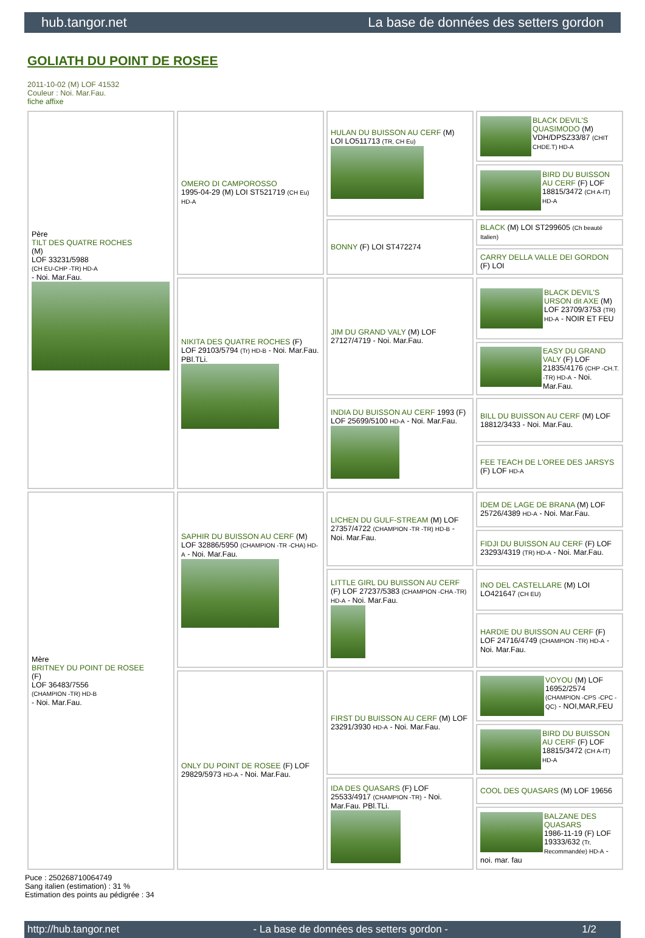hub.tangor.net La base de données des setters gordon
GOLIATH DU POINT DE ROSEE
2011-10-02 (M) LOF 41532
Couleur : Noi. Mar.Fau.
fiche affixe
| Père TILT DES QUATRE ROCHES (M) LOF 33231/5988 (CH EU-CHP -TR) HD-A - Noi. Mar.Fau. | OMERO DI CAMPOROSSO 1995-04-29 (M) LOI ST521719 (CH Eu) HD-A | HULAN DU BUISSON AU CERF (M) LOI LO511713 (TR, CH Eu) | BLACK DEVIL'S QUASIMODO (M) VDH/DPSZ33/87 (CHIT CHDE.T) HD-A |
| | | | BIRD DU BUISSON AU CERF (F) LOF 18815/3472 (CH A-IT) HD-A |
| | | BONNY (F) LOI ST472274 | BLACK (M) LOI ST299605 (Ch beauté Italien) |
| | | | CARRY DELLA VALLE DEI GORDON (F) LOI |
| | NIKITA DES QUATRE ROCHES (F) LOF 29103/5794 (Tr) HD-B - Noi. Mar.Fau. PBl.TLi. | JIM DU GRAND VALY (M) LOF 27127/4719 - Noi. Mar.Fau. | BLACK DEVIL'S URSON dit AXE (M) LOF 23709/3753 (TR) HD-A - NOIR ET FEU |
| | | | EASY DU GRAND VALY (F) LOF 21835/4176 (CHP -CH.T. -TR) HD-A - Noi. Mar.Fau. |
| | | INDIA DU BUISSON AU CERF 1993 (F) LOF 25699/5100 HD-A - Noi. Mar.Fau. | BILL DU BUISSON AU CERF (M) LOF 18812/3433 - Noi. Mar.Fau. |
| | | | FEE TEACH DE L'OREE DES JARSYS (F) LOF HD-A |
| Mère BRITNEY DU POINT DE ROSEE (F) LOF 36483/7556 (CHAMPION -TR) HD-B - Noi. Mar.Fau. | SAPHIR DU BUISSON AU CERF (M) LOF 32886/5950 (CHAMPION -TR -CHA) HD-A - Noi. Mar.Fau. | LICHEN DU GULF-STREAM (M) LOF 27357/4722 (CHAMPION -TR -TR) HD-B - Noi. Mar.Fau. | IDEM DE LAGE DE BRANA (M) LOF 25726/4389 HD-A - Noi. Mar.Fau. |
| | | | FIDJI DU BUISSON AU CERF (F) LOF 23293/4319 (TR) HD-A - Noi. Mar.Fau. |
| | | LITTLE GIRL DU BUISSON AU CERF (F) LOF 27237/5383 (CHAMPION -CHA -TR) HD-A - Noi. Mar.Fau. | INO DEL CASTELLARE (M) LOI LO421647 (CH EU) |
| | | | HARDIE DU BUISSON AU CERF (F) LOF 24716/4749 (CHAMPION -TR) HD-A - Noi. Mar.Fau. |
| | ONLY DU POINT DE ROSEE (F) LOF 29829/5973 HD-A - Noi. Mar.Fau. | FIRST DU BUISSON AU CERF (M) LOF 23291/3930 HD-A - Noi. Mar.Fau. | VOYOU (M) LOF 16952/2574 (CHAMPION -CPS -CPC -QC) - NOI,MAR,FEU |
| | | | BIRD DU BUISSON AU CERF (F) LOF 18815/3472 (CH A-IT) HD-A |
| | | IDA DES QUASARS (F) LOF 25533/4917 (CHAMPION -TR) - Noi. Mar.Fau. PBl.TLi. | COOL DES QUASARS (M) LOF 19656 |
| | | | BALZANE DES QUASARS 1986-11-19 (F) LOF 19333/632 (Tr, Recommandée) HD-A - noi. mar. fau |
Puce : 250268710064749
Sang italien (estimation) : 31 %
Estimation des points au pédigrée : 34
http://hub.tangor.net - La base de données des setters gordon - 1/2